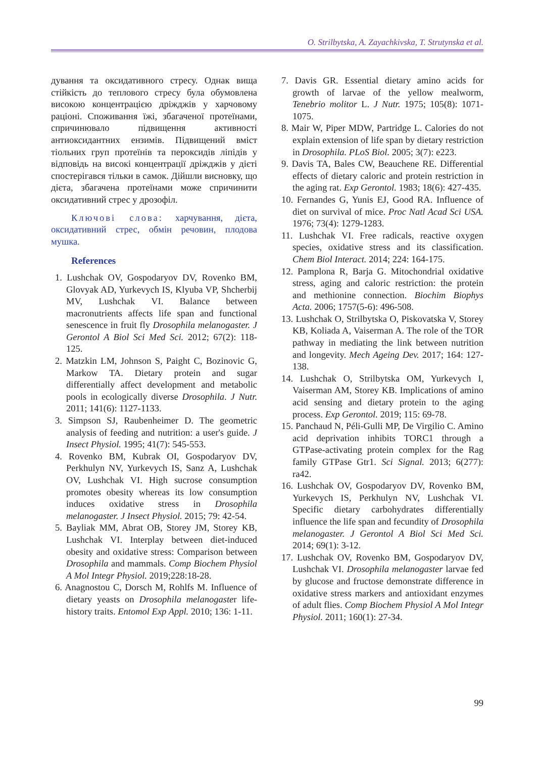O. Strilbytska, A. Zayachkivska, T. Strutynska et al.
дування та оксидативного стресу. Однак вища стійкість до теплового стресу була обумовлена високою концентрацією дріжджів у харчовому раціоні. Споживання їжі, збагаченої протеїнами, спричинювало підвищення активності антиоксидантних ензимів. Підвищений вміст тіольних груп протеїнів та пероксидів ліпідів у відповідь на високі концентрації дріжджів у дієті спостерігався тільки в самок. Дійшли висновку, що дієта, збагачена протеїнами може спричинити оксидативний стрес у дрозофіл.
Ключові слова: харчування, дієта, оксидативний стрес, обмін речовин, плодова мушка.
References
1. Lushchak OV, Gospodaryov DV, Rovenko BM, Glovyak AD, Yurkevych IS, Klyuba VP, Shcherbij MV, Lushchak VI. Balance between macronutrients affects life span and functional senescence in fruit fly Drosophila melanogaster. J Gerontol A Biol Sci Med Sci. 2012; 67(2): 118-125.
2. Matzkin LM, Johnson S, Paight C, Bozinovic G, Markow TA. Dietary protein and sugar differentially affect development and metabolic pools in ecologically diverse Drosophila. J Nutr. 2011; 141(6): 1127-1133.
3. Simpson SJ, Raubenheimer D. The geometric analysis of feeding and nutrition: a user's guide. J Insect Physiol. 1995; 41(7): 545-553.
4. Rovenko BM, Kubrak OI, Gospodaryov DV, Perkhulyn NV, Yurkevych IS, Sanz A, Lushchak OV, Lushchak VI. High sucrose consumption promotes obesity whereas its low consumption induces oxidative stress in Drosophila melanogaster. J Insect Physiol. 2015; 79: 42-54.
5. Bayliak MM, Abrat OB, Storey JM, Storey KB, Lushchak VI. Interplay between diet-induced obesity and oxidative stress: Comparison between Drosophila and mammals. Comp Biochem Physiol A Mol Integr Physiol. 2019;228:18-28.
6. Anagnostou C, Dorsch M, Rohlfs M. Influence of dietary yeasts on Drosophila melanogaster life-history traits. Entomol Exp Appl. 2010; 136: 1-11.
7. Davis GR. Essential dietary amino acids for growth of larvae of the yellow mealworm, Tenebrio molitor L. J Nutr. 1975; 105(8): 1071-1075.
8. Mair W, Piper MDW, Partridge L. Calories do not explain extension of life span by dietary restriction in Drosophila. PLoS Biol. 2005; 3(7): e223.
9. Davis TA, Bales CW, Beauchene RE. Differential effects of dietary caloric and protein restriction in the aging rat. Exp Gerontol. 1983; 18(6): 427-435.
10. Fernandes G, Yunis EJ, Good RA. Influence of diet on survival of mice. Proc Natl Acad Sci USA. 1976; 73(4): 1279-1283.
11. Lushchak VI. Free radicals, reactive oxygen species, oxidative stress and its classification. Chem Biol Interact. 2014; 224: 164-175.
12. Pamplona R, Barja G. Mitochondrial oxidative stress, aging and caloric restriction: the protein and methionine connection. Biochim Biophys Acta. 2006; 1757(5-6): 496-508.
13. Lushchak O, Strilbytska O, Piskovatska V, Storey KB, Koliada A, Vaiserman A. The role of the TOR pathway in mediating the link between nutrition and longevity. Mech Ageing Dev. 2017; 164: 127-138.
14. Lushchak O, Strilbytska OM, Yurkevych I, Vaiserman AM, Storey KB. Implications of amino acid sensing and dietary protein to the aging process. Exp Gerontol. 2019; 115: 69-78.
15. Panchaud N, Péli-Gulli MP, De Virgilio C. Amino acid deprivation inhibits TORC1 through a GTPase-activating protein complex for the Rag family GTPase Gtr1. Sci Signal. 2013; 6(277): ra42.
16. Lushchak OV, Gospodaryov DV, Rovenko BM, Yurkevych IS, Perkhulyn NV, Lushchak VI. Specific dietary carbohydrates differentially influence the life span and fecundity of Drosophila melanogaster. J Gerontol A Biol Sci Med Sci. 2014; 69(1): 3-12.
17. Lushchak OV, Rovenko BM, Gospodaryov DV, Lushchak VI. Drosophila melanogaster larvae fed by glucose and fructose demonstrate difference in oxidative stress markers and antioxidant enzymes of adult flies. Comp Biochem Physiol A Mol Integr Physiol. 2011; 160(1): 27-34.
99